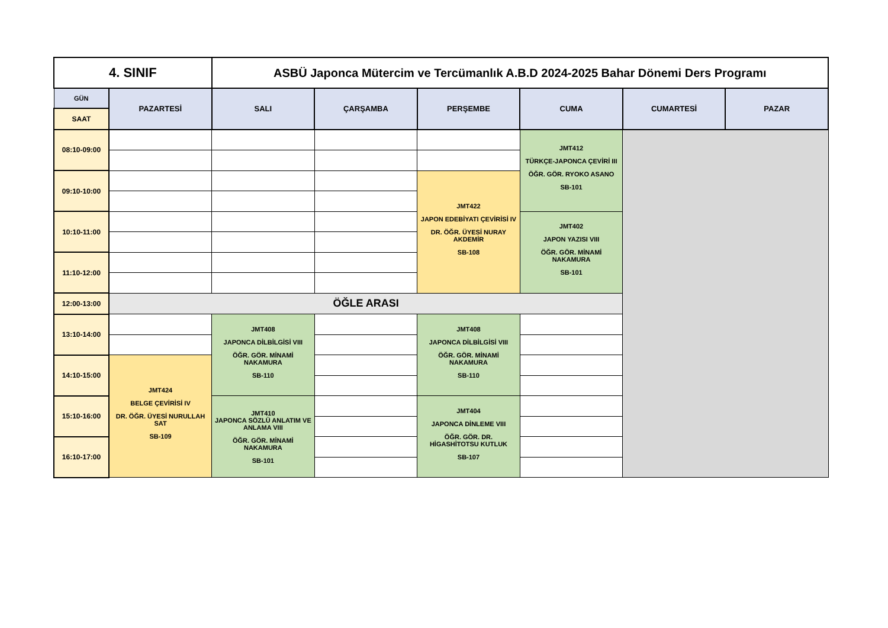| 4. SINIF | | ASBÜ Japonca Mütercim ve Tercümanlık A.B.D 2024-2025 Bahar Dönemi Ders Programı | | | | | |
| --- | --- | --- | --- | --- | --- | --- | --- |
| GÜN | PAZARTESİ | SALI | ÇARŞAMBA | PERŞEMBE | CUMA | CUMARTESİ | PAZAR |
| SAAT | | | | | | | |
| 08:10-09:00 | | | | | JMT412 TÜRKÇE-JAPONCA ÇEVİRİ III ÖĞR. GÖR. RYOKO ASANO SB-101 | | |
| 09:10-10:00 | | | | JMT422 JAPON EDEBİYATI ÇEVİRİSİ IV DR. ÖĞR. ÜYESİ NURAY AKDEMİR SB-108 | | | |
| 10:10-11:00 | | | | | JMT402 JAPON YAZISI VIII ÖĞR. GÖR. MİNAMİ NAKAMURA SB-101 | | |
| 11:10-12:00 | | | | | | | |
| 12:00-13:00 | ÖĞLE ARASI | | | | | | |
| 13:10-14:00 | | JMT408 JAPONCA DİLBİLGİSİ VIII ÖĞR. GÖR. MİNAMİ NAKAMURA SB-110 | | JMT408 JAPONCA DİLBİLGİSİ VIII ÖĞR. GÖR. MİNAMİ NAKAMURA SB-110 | | | |
| 14:10-15:00 | JMT424 BELGE ÇEVİRİSİ IV DR. ÖĞR. ÜYESİ NURULLAH SAT SB-109 | | | | | | |
| 15:10-16:00 | | JMT410 JAPONCA SÖZLÜ ANLATIM VE ANLAMA VIII ÖĞR. GÖR. MİNAMİ NAKAMURA SB-101 | | JMT404 JAPONCA DİNLEME VIII ÖĞR. GÖR. DR. HİGASHİTOTSU KUTLUK SB-107 | | | |
| 16:10-17:00 | | | | | | | |